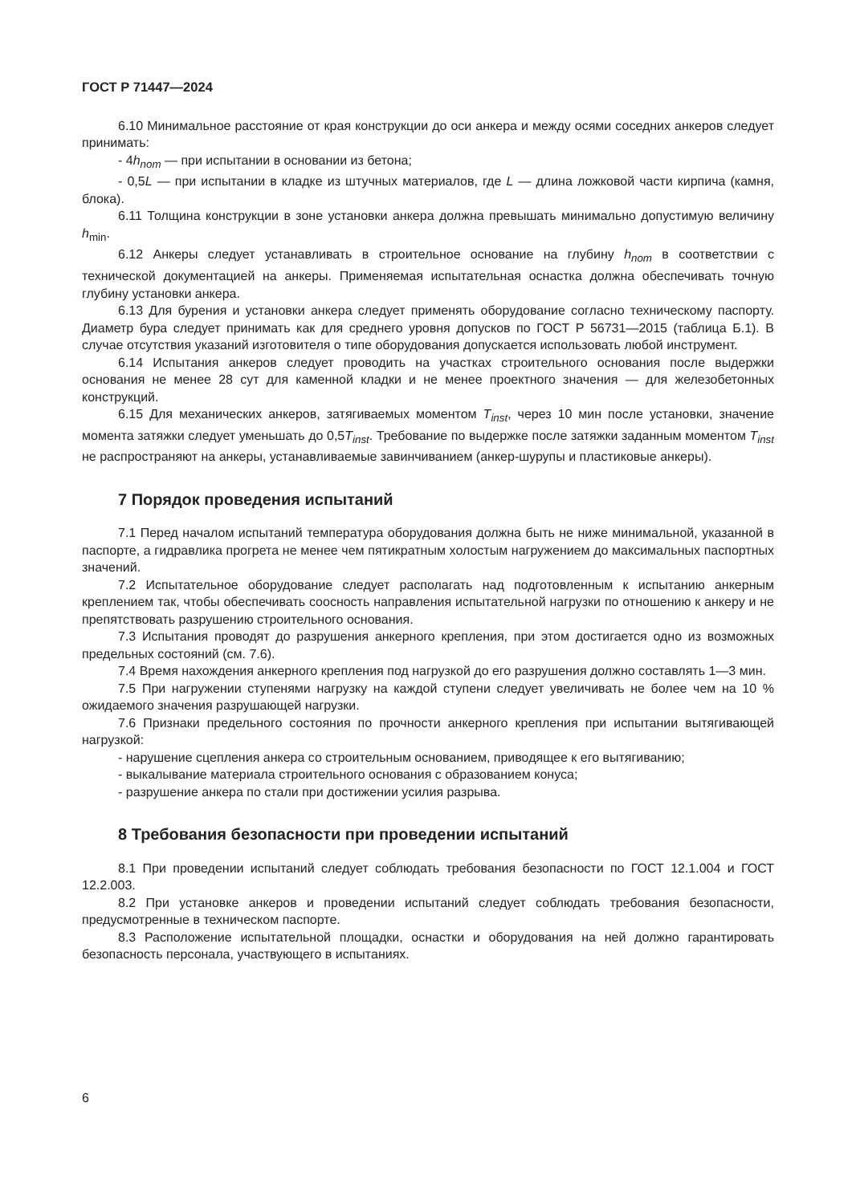ГОСТ Р 71447—2024
6.10 Минимальное расстояние от края конструкции до оси анкера и между осями соседних анкеров следует принимать:
- 4h<sub>nom</sub> — при испытании в основании из бетона;
- 0,5L — при испытании в кладке из штучных материалов, где L — длина ложковой части кирпича (камня, блока).
6.11 Толщина конструкции в зоне установки анкера должна превышать минимально допустимую величину h<sub>min</sub>.
6.12 Анкеры следует устанавливать в строительное основание на глубину h<sub>nom</sub> в соответствии с технической документацией на анкеры. Применяемая испытательная оснастка должна обеспечивать точную глубину установки анкера.
6.13 Для бурения и установки анкера следует применять оборудование согласно техническому паспорту. Диаметр бура следует принимать как для среднего уровня допусков по ГОСТ Р 56731—2015 (таблица Б.1). В случае отсутствия указаний изготовителя о типе оборудования допускается использовать любой инструмент.
6.14 Испытания анкеров следует проводить на участках строительного основания после выдержки основания не менее 28 сут для каменной кладки и не менее проектного значения — для железобетонных конструкций.
6.15 Для механических анкеров, затягиваемых моментом T<sub>inst</sub>, через 10 мин после установки, значение момента затяжки следует уменьшать до 0,5T<sub>inst</sub>. Требование по выдержке после затяжки заданным моментом T<sub>inst</sub> не распространяют на анкеры, устанавливаемые завинчиванием (анкер-шурупы и пластиковые анкеры).
7 Порядок проведения испытаний
7.1 Перед началом испытаний температура оборудования должна быть не ниже минимальной, указанной в паспорте, а гидравлика прогрета не менее чем пятикратным холостым нагружением до максимальных паспортных значений.
7.2 Испытательное оборудование следует располагать над подготовленным к испытанию анкерным креплением так, чтобы обеспечивать соосность направления испытательной нагрузки по отношению к анкеру и не препятствовать разрушению строительного основания.
7.3 Испытания проводят до разрушения анкерного крепления, при этом достигается одно из возможных предельных состояний (см. 7.6).
7.4 Время нахождения анкерного крепления под нагрузкой до его разрушения должно составлять 1—3 мин.
7.5 При нагружении ступенями нагрузку на каждой ступени следует увеличивать не более чем на 10 % ожидаемого значения разрушающей нагрузки.
7.6 Признаки предельного состояния по прочности анкерного крепления при испытании вытягивающей нагрузкой:
- нарушение сцепления анкера со строительным основанием, приводящее к его вытягиванию;
- выкалывание материала строительного основания с образованием конуса;
- разрушение анкера по стали при достижении усилия разрыва.
8 Требования безопасности при проведении испытаний
8.1 При проведении испытаний следует соблюдать требования безопасности по ГОСТ 12.1.004 и ГОСТ 12.2.003.
8.2 При установке анкеров и проведении испытаний следует соблюдать требования безопасности, предусмотренные в техническом паспорте.
8.3 Расположение испытательной площадки, оснастки и оборудования на ней должно гарантировать безопасность персонала, участвующего в испытаниях.
6